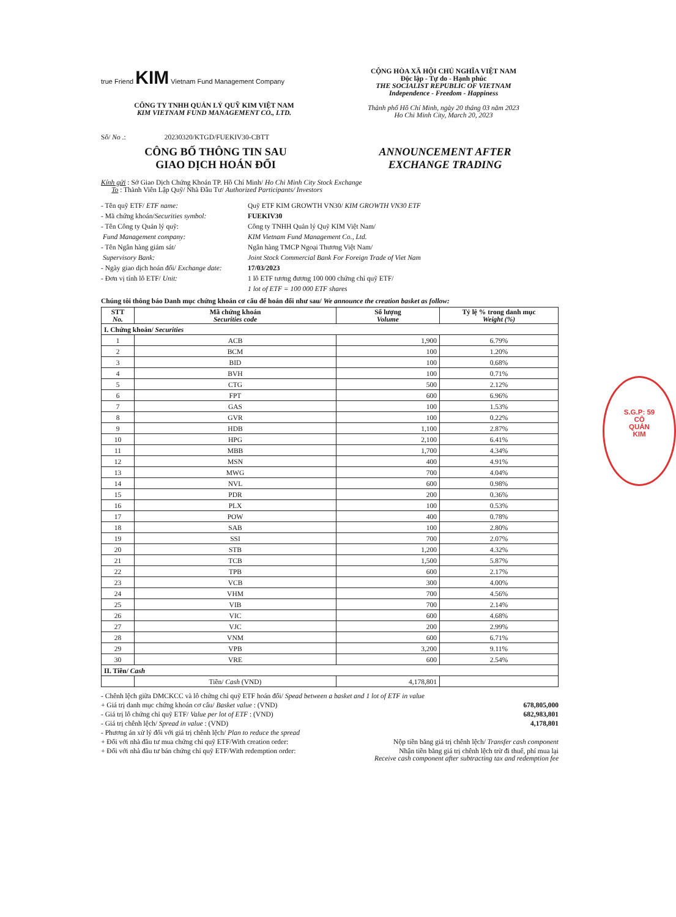true Friend KIM Vietnam Fund Management Company
CÔNG TY TNHH QUẢN LÝ QUỸ KIM VIỆT NAM
KIM VIETNAM FUND MANAGEMENT CO., LTD.
Số/ No .: 20230320/KTGD/FUEKIV30-CBTT
CỘNG HÒA XÃ HỘI CHỦ NGHĨA VIỆT NAM
Độc lập - Tự do - Hạnh phúc
THE SOCIALIST REPUBLIC OF VIETNAM
Independence - Freedom - Happiness
Thành phố Hồ Chí Minh, ngày 20 tháng 03 năm 2023
Ho Chi Minh City, March 20, 2023
CÔNG BỐ THÔNG TIN SAU
GIAO DỊCH HOÁN ĐỔI
ANNOUNCEMENT AFTER
EXCHANGE TRADING
Kính gửi : Sở Giao Dịch Chứng Khoán TP. Hồ Chí Minh/ Ho Chi Minh City Stock Exchange
To : Thành Viên Lập Quỹ/ Nhà Đầu Tư/ Authorized Participants/ Investors
| - Tên quỹ ETF/ ETF name: | Quỹ ETF KIM GROWTH VN30/ KIM GROWTH VN30 ETF |
| - Mã chứng khoán/ Securities symbol: | FUEKIV30 |
| - Tên Công ty Quản lý quỹ: | Công ty TNHH Quản lý Quỹ KIM Việt Nam/ |
| Fund Management company: | KIM Vietnam Fund Management Co., Ltd. |
| - Tên Ngân hàng giám sát/ | Ngân hàng TMCP Ngoại Thương Việt Nam/ |
| Supervisory Bank: | Joint Stock Commercial Bank For Foreign Trade of Viet Nam |
| - Ngày giao dịch hoán đổi/ Exchange date: | 17/03/2023 |
| - Đơn vị tính lô ETF/ Unit: | 1 lô ETF tương đương 100 000 chứng chỉ quỹ ETF/ |
| | 1 lot of ETF = 100 000 ETF shares |
Chúng tôi thông báo Danh mục chứng khoán cơ cấu để hoán đổi như sau/ We announce the creation basket as follow:
| STT No. | Mã chứng khoán Securities code | Số lượng Volume | Tỷ lệ % trong danh mục Weight (%) |
| --- | --- | --- | --- |
| I. Chứng khoán/ Securities | | | |
| 1 | ACB | 1,900 | 6.79% |
| 2 | BCM | 100 | 1.20% |
| 3 | BID | 100 | 0.68% |
| 4 | BVH | 100 | 0.71% |
| 5 | CTG | 500 | 2.12% |
| 6 | FPT | 600 | 6.96% |
| 7 | GAS | 100 | 1.53% |
| 8 | GVR | 100 | 0.22% |
| 9 | HDB | 1,100 | 2.87% |
| 10 | HPG | 2,100 | 6.41% |
| 11 | MBB | 1,700 | 4.34% |
| 12 | MSN | 400 | 4.91% |
| 13 | MWG | 700 | 4.04% |
| 14 | NVL | 600 | 0.98% |
| 15 | PDR | 200 | 0.36% |
| 16 | PLX | 100 | 0.53% |
| 17 | POW | 400 | 0.78% |
| 18 | SAB | 100 | 2.80% |
| 19 | SSI | 700 | 2.07% |
| 20 | STB | 1,200 | 4.32% |
| 21 | TCB | 1,500 | 5.87% |
| 22 | TPB | 600 | 2.17% |
| 23 | VCB | 300 | 4.00% |
| 24 | VHM | 700 | 4.56% |
| 25 | VIB | 700 | 2.14% |
| 26 | VIC | 600 | 4.68% |
| 27 | VJC | 200 | 2.99% |
| 28 | VNM | 600 | 6.71% |
| 29 | VPB | 3,200 | 9.11% |
| 30 | VRE | 600 | 2.54% |
| II. Tiền/ Cash | | | |
| | Tiền/ Cash (VND) | 4,178,801 | |
- Chênh lệch giữa DMCKCC và lô chứng chỉ quỹ ETF hoán đổi/ Spead between a basket and 1 lot of ETF in value
+ Giá trị danh mục chứng khoán cơ cấu/ Basket value : (VND) 678,805,000
- Giá trị lô chứng chỉ quỹ ETF/ Value per lot of ETF : (VND) 682,983,801
- Giá trị chênh lệch/ Spread in value : (VND) 4,178,801
- Phương án xử lý đối với giá trị chênh lệch/ Plan to reduce the spread
+ Đối với nhà đầu tư mua chứng chỉ quỹ ETF/With creation order: Nộp tiền bằng giá trị chênh lệch/ Transfer cash component
+ Đối với nhà đầu tư bán chứng chỉ quỹ ETF/With redemption order: Nhận tiền bằng giá trị chênh lệch trừ đi thuế, phí mua lại
Receive cash component after subtracting tax and redemption fee
S.G.P: 59
CÔ
QUẢN
KIM